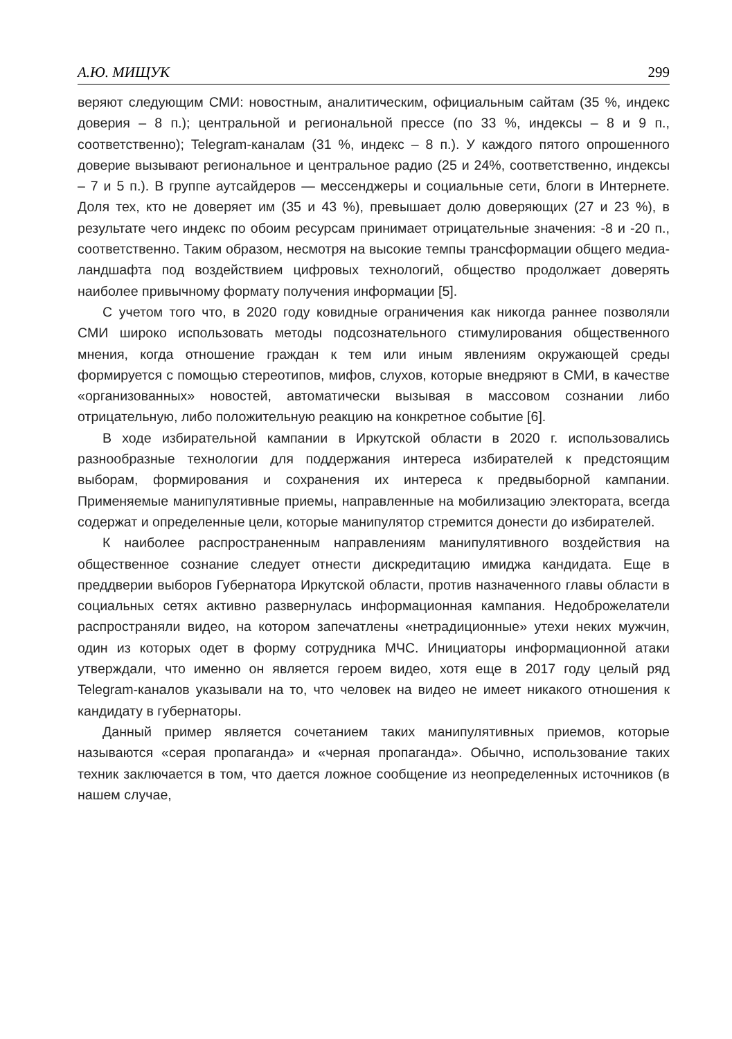А.Ю. МИЩУК 299
веряют следующим СМИ: новостным, аналитическим, официальным сайтам (35 %, индекс доверия – 8 п.); центральной и региональной прессе (по 33 %, индексы – 8 и 9 п., соответственно); Telegram-каналам (31 %, индекс – 8 п.). У каждого пятого опрошенного доверие вызывают региональное и центральное радио (25 и 24%, соответственно, индексы – 7 и 5 п.). В группе аутсайдеров — мессенджеры и социальные сети, блоги в Интернете. Доля тех, кто не доверяет им (35 и 43 %), превышает долю доверяющих (27 и 23 %), в результате чего индекс по обоим ресурсам принимает отрицательные значения: -8 и -20 п., соответственно. Таким образом, несмотря на высокие темпы трансформации общего медиа-ландшафта под воздействием цифровых технологий, общество продолжает доверять наиболее привычному формату получения информации [5].
С учетом того что, в 2020 году ковидные ограничения как никогда раннее позволяли СМИ широко использовать методы подсознательного стимулирования общественного мнения, когда отношение граждан к тем или иным явлениям окружающей среды формируется с помощью стереотипов, мифов, слухов, которые внедряют в СМИ, в качестве «организованных» новостей, автоматически вызывая в массовом сознании либо отрицательную, либо положительную реакцию на конкретное событие [6].
В ходе избирательной кампании в Иркутской области в 2020 г. использовались разнообразные технологии для поддержания интереса избирателей к предстоящим выборам, формирования и сохранения их интереса к предвыборной кампании. Применяемые манипулятивные приемы, направленные на мобилизацию электората, всегда содержат и определенные цели, которые манипулятор стремится донести до избирателей.
К наиболее распространенным направлениям манипулятивного воздействия на общественное сознание следует отнести дискредитацию имиджа кандидата. Еще в преддверии выборов Губернатора Иркутской области, против назначенного главы области в социальных сетях активно развернулась информационная кампания. Недоброжелатели распространяли видео, на котором запечатлены «нетрадиционные» утехи неких мужчин, один из которых одет в форму сотрудника МЧС. Инициаторы информационной атаки утверждали, что именно он является героем видео, хотя еще в 2017 году целый ряд Telegram-каналов указывали на то, что человек на видео не имеет никакого отношения к кандидату в губернаторы.
Данный пример является сочетанием таких манипулятивных приемов, которые называются «серая пропаганда» и «черная пропаганда». Обычно, использование таких техник заключается в том, что дается ложное сообщение из неопределенных источников (в нашем случае,